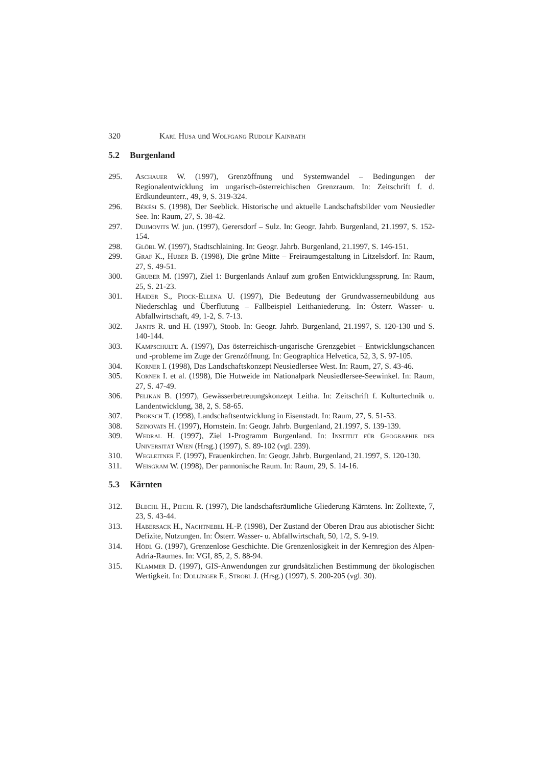320 Karl Husa und Wolfgang Rudolf Kainrath
5.2 Burgenland
295. Aschauer W. (1997), Grenzöffnung und Systemwandel – Bedingungen der Regionalentwicklung im ungarisch-österreichischen Grenzraum. In: Zeitschrift f. d. Erdkundeunterr., 49, 9, S. 319-324.
296. Békési S. (1998), Der Seeblick. Historische und aktuelle Landschaftsbilder vom Neusiedler See. In: Raum, 27, S. 38-42.
297. Dujmovits W. jun. (1997), Gerersdorf – Sulz. In: Geogr. Jahrb. Burgenland, 21.1997, S. 152-154.
298. Glöbl W. (1997), Stadtschlaining. In: Geogr. Jahrb. Burgenland, 21.1997, S. 146-151.
299. Graf K., Huber B. (1998), Die grüne Mitte – Freiraumgestaltung in Litzelsdorf. In: Raum, 27, S. 49-51.
300. Gruber M. (1997), Ziel 1: Burgenlands Anlauf zum großen Entwicklungssprung. In: Raum, 25, S. 21-23.
301. Haider S., Piock-Ellena U. (1997), Die Bedeutung der Grundwasserneubildung aus Niederschlag und Überflutung – Fallbeispiel Leithaniederung. In: Österr. Wasser- u. Abfallwirtschaft, 49, 1-2, S. 7-13.
302. Janits R. und H. (1997), Stoob. In: Geogr. Jahrb. Burgenland, 21.1997, S. 120-130 und S. 140-144.
303. Kampschulte A. (1997), Das österreichisch-ungarische Grenzgebiet – Entwicklungschancen und -probleme im Zuge der Grenzöffnung. In: Geographica Helvetica, 52, 3, S. 97-105.
304. Korner I. (1998), Das Landschaftskonzept Neusiedlersee West. In: Raum, 27, S. 43-46.
305. Korner I. et al. (1998), Die Hutweide im Nationalpark Neusiedlersee-Seewinkel. In: Raum, 27, S. 47-49.
306. Pelikan B. (1997), Gewässerbetreuungskonzept Leitha. In: Zeitschrift f. Kulturtechnik u. Landentwicklung, 38, 2, S. 58-65.
307. Proksch T. (1998), Landschaftsentwicklung in Eisenstadt. In: Raum, 27, S. 51-53.
308. Szinovats H. (1997), Hornstein. In: Geogr. Jahrb. Burgenland, 21.1997, S. 139-139.
309. Wedral H. (1997), Ziel 1-Programm Burgenland. In: Institut für Geographie der Universität Wien (Hrsg.) (1997), S. 89-102 (vgl. 239).
310. Wegleitner F. (1997), Frauenkirchen. In: Geogr. Jahrb. Burgenland, 21.1997, S. 120-130.
311. Weisgram W. (1998), Der pannonische Raum. In: Raum, 29, S. 14-16.
5.3 Kärnten
312. Blechl H., Piechl R. (1997), Die landschaftsräumliche Gliederung Kärntens. In: Zolltexte, 7, 23, S. 43-44.
313. Habersack H., Nachtnebel H.-P. (1998), Der Zustand der Oberen Drau aus abiotischer Sicht: Defizite, Nutzungen. In: Österr. Wasser- u. Abfallwirtschaft, 50, 1/2, S. 9-19.
314. Hödl G. (1997), Grenzenlose Geschichte. Die Grenzenlosigkeit in der Kernregion des Alpen-Adria-Raumes. In: VGI, 85, 2, S. 88-94.
315. Klammer D. (1997), GIS-Anwendungen zur grundsätzlichen Bestimmung der ökologischen Wertigkeit. In: Dollinger F., Strobl J. (Hrsg.) (1997), S. 200-205 (vgl. 30).